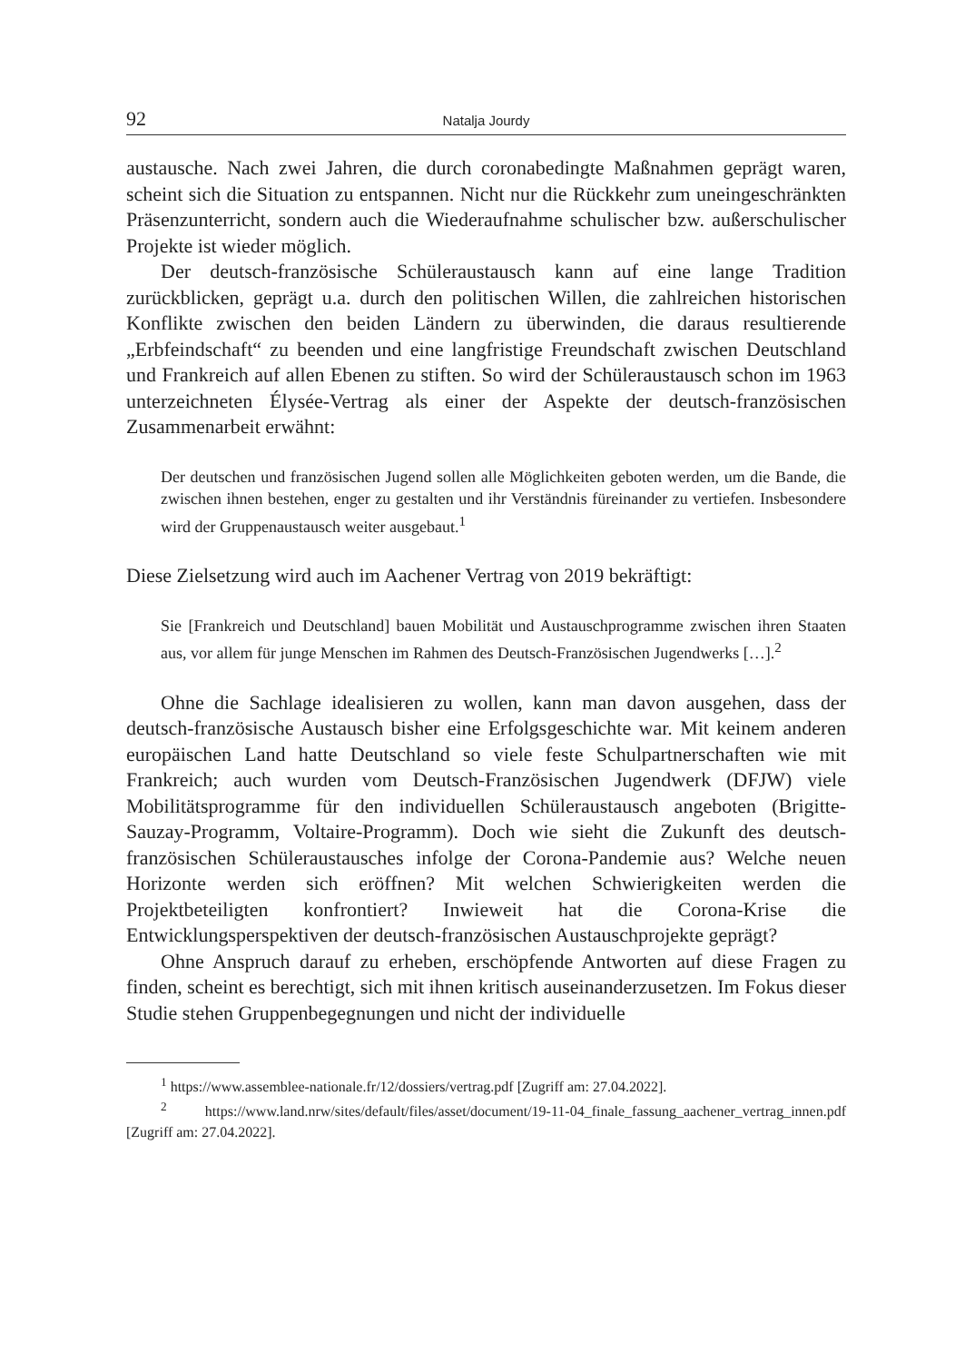92 Natalja Jourdy
austausche. Nach zwei Jahren, die durch coronabedingte Maßnahmen geprägt waren, scheint sich die Situation zu entspannen. Nicht nur die Rückkehr zum uneingeschränkten Präsenzunterricht, sondern auch die Wiederaufnahme schulischer bzw. außerschulischer Projekte ist wieder möglich.
Der deutsch-französische Schüleraustausch kann auf eine lange Tradition zurückblicken, geprägt u.a. durch den politischen Willen, die zahlreichen historischen Konflikte zwischen den beiden Ländern zu überwinden, die daraus resultierende „Erbfeindschaft“ zu beenden und eine langfristige Freundschaft zwischen Deutschland und Frankreich auf allen Ebenen zu stiften. So wird der Schüleraustausch schon im 1963 unterzeichneten Élysée-Vertrag als einer der Aspekte der deutsch-französischen Zusammenarbeit erwähnt:
Der deutschen und französischen Jugend sollen alle Möglichkeiten geboten werden, um die Bande, die zwischen ihnen bestehen, enger zu gestalten und ihr Verständnis füreinander zu vertiefen. Insbesondere wird der Gruppenaustausch weiter ausgebaut.<sup>1</sup>
Diese Zielsetzung wird auch im Aachener Vertrag von 2019 bekräftigt:
Sie [Frankreich und Deutschland] bauen Mobilität und Austauschprogramme zwischen ihren Staaten aus, vor allem für junge Menschen im Rahmen des Deutsch-Französischen Jugendwerks […].<sup>2</sup>
Ohne die Sachlage idealisieren zu wollen, kann man davon ausgehen, dass der deutsch-französische Austausch bisher eine Erfolgsgeschichte war. Mit keinem anderen europäischen Land hatte Deutschland so viele feste Schulpartnerschaften wie mit Frankreich; auch wurden vom Deutsch-Französischen Jugendwerk (DFJW) viele Mobilitätsprogramme für den individuellen Schüleraustausch angeboten (Brigitte-Sauzay-Programm, Voltaire-Programm). Doch wie sieht die Zukunft des deutsch-französischen Schüleraustausches infolge der Corona-Pandemie aus? Welche neuen Horizonte werden sich eröffnen? Mit welchen Schwierigkeiten werden die Projektbeteiligten konfrontiert? Inwieweit hat die Corona-Krise die Entwicklungsperspektiven der deutsch-französischen Austauschprojekte geprägt?
Ohne Anspruch darauf zu erheben, erschöpfende Antworten auf diese Fragen zu finden, scheint es berechtigt, sich mit ihnen kritisch auseinanderzusetzen. Im Fokus dieser Studie stehen Gruppenbegegnungen und nicht der individuelle
<sup>1</sup> https://www.assemblee-nationale.fr/12/dossiers/vertrag.pdf [Zugriff am: 27.04.2022].
<sup>2</sup> https://www.land.nrw/sites/default/files/asset/document/19-11-04_finale_fassung_aachener_vertrag_innen.pdf [Zugriff am: 27.04.2022].